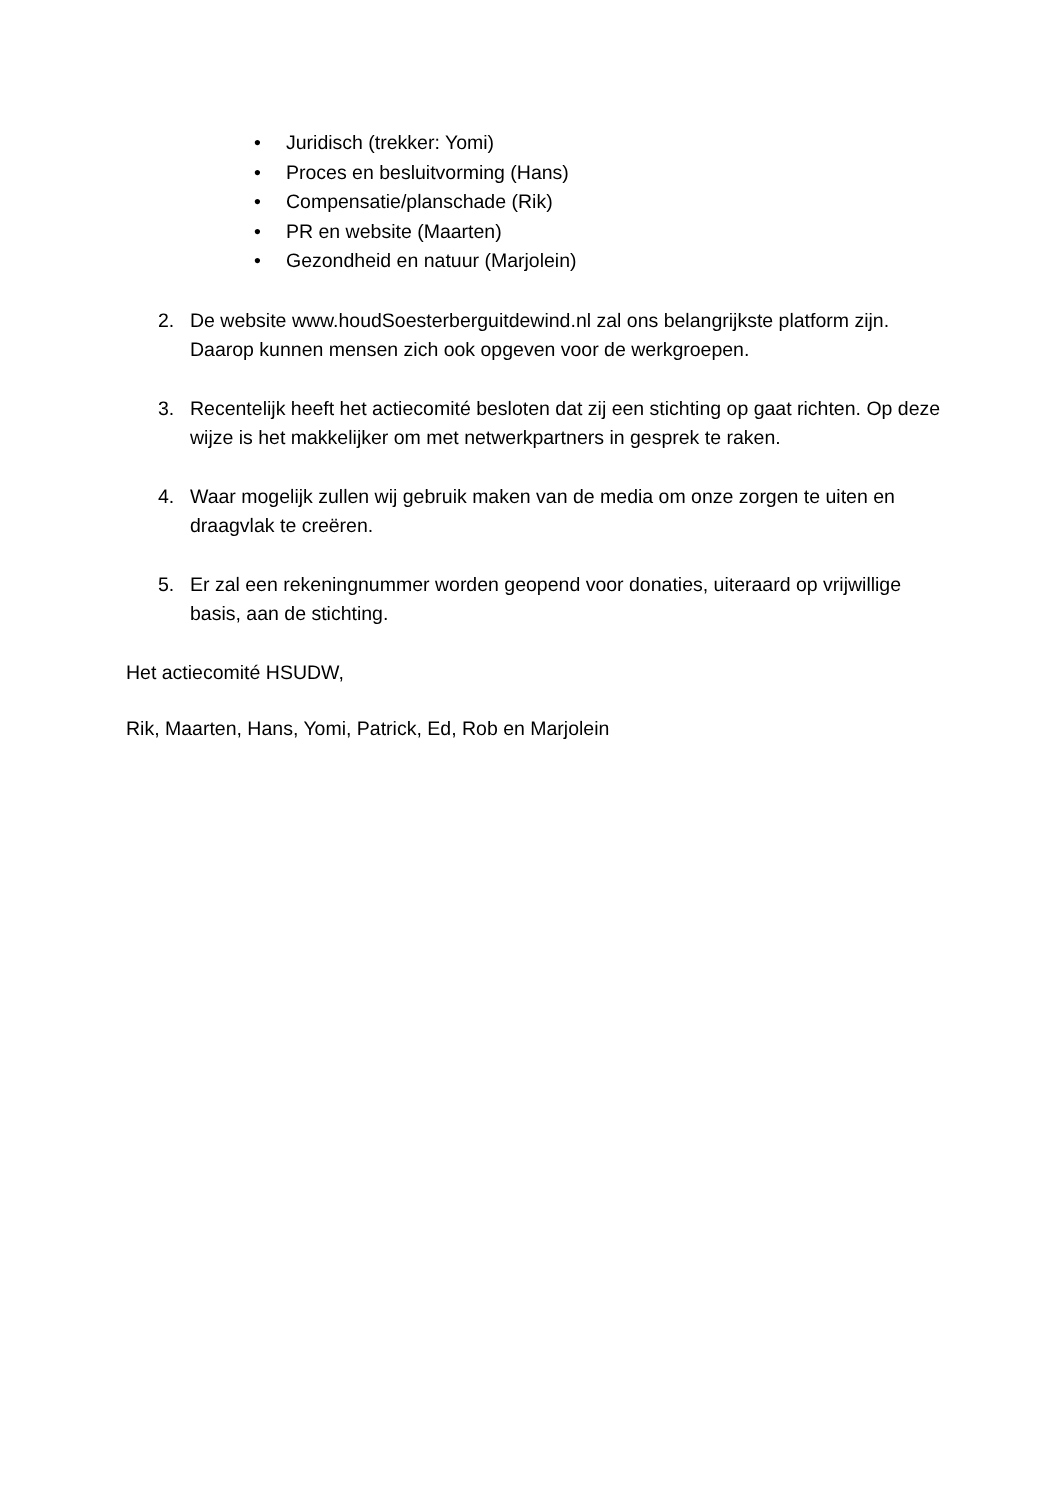• Juridisch (trekker: Yomi)
• Proces en besluitvorming (Hans)
• Compensatie/planschade (Rik)
• PR en website (Maarten)
• Gezondheid en natuur (Marjolein)
2. De website www.houdSoesterberguitdewind.nl zal ons belangrijkste platform zijn. Daarop kunnen mensen zich ook opgeven voor de werkgroepen.
3. Recentelijk heeft het actiecomité besloten dat zij een stichting op gaat richten. Op deze wijze is het makkelijker om met netwerkpartners in gesprek te raken.
4. Waar mogelijk zullen wij gebruik maken van de media om onze zorgen te uiten en draagvlak te creëren.
5. Er zal een rekeningnummer worden geopend voor donaties, uiteraard op vrijwillige basis, aan de stichting.
Het actiecomité HSUDW,
Rik, Maarten, Hans, Yomi, Patrick, Ed, Rob en Marjolein